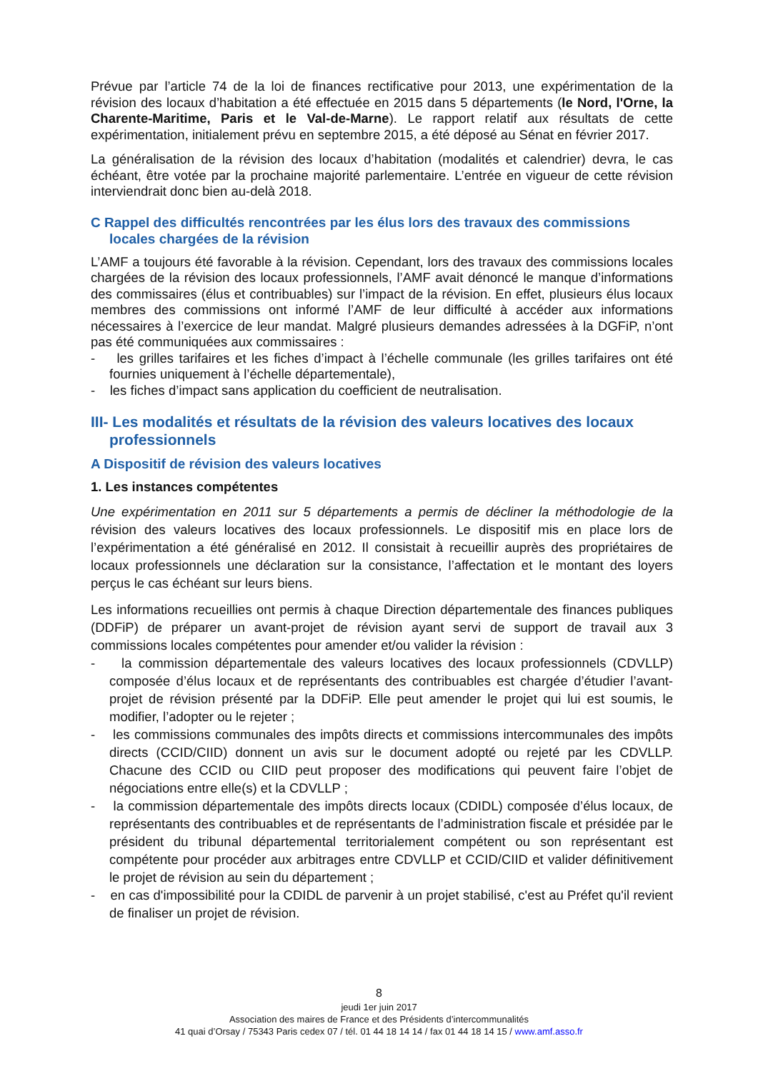Prévue par l’article 74 de la loi de finances rectificative pour 2013, une expérimentation de la révision des locaux d’habitation a été effectuée en 2015 dans 5 départements (le Nord, l'Orne, la Charente-Maritime, Paris et le Val-de-Marne). Le rapport relatif aux résultats de cette expérimentation, initialement prévu en septembre 2015, a été déposé au Sénat en février 2017.
La généralisation de la révision des locaux d’habitation (modalités et calendrier) devra, le cas échéant, être votée par la prochaine majorité parlementaire. L’entrée en vigueur de cette révision interviendrait donc bien au-delà 2018.
C Rappel des difficultés rencontrées par les élus lors des travaux des commissions locales chargées de la révision
L’AMF a toujours été favorable à la révision. Cependant, lors des travaux des commissions locales chargées de la révision des locaux professionnels, l’AMF avait dénoncé le manque d’informations des commissaires (élus et contribuables) sur l’impact de la révision. En effet, plusieurs élus locaux membres des commissions ont informé l’AMF de leur difficulté à accéder aux informations nécessaires à l’exercice de leur mandat. Malgré plusieurs demandes adressées à la DGFiP, n’ont pas été communiquées aux commissaires :
- les grilles tarifaires et les fiches d’impact à l’échelle communale (les grilles tarifaires ont été fournies uniquement à l’échelle départementale),
- les fiches d’impact sans application du coefficient de neutralisation.
III- Les modalités et résultats de la révision des valeurs locatives des locaux professionnels
A Dispositif de révision des valeurs locatives
1. Les instances compétentes
Une expérimentation en 2011 sur 5 départements a permis de décliner la méthodologie de la révision des valeurs locatives des locaux professionnels. Le dispositif mis en place lors de l’expérimentation a été généralisé en 2012. Il consistait à recueillir auprès des propriétaires de locaux professionnels une déclaration sur la consistance, l’affectation et le montant des loyers perçus le cas échéant sur leurs biens.
Les informations recueillies ont permis à chaque Direction départementale des finances publiques (DDFiP) de préparer un avant-projet de révision ayant servi de support de travail aux 3 commissions locales compétentes pour amender et/ou valider la révision :
- la commission départementale des valeurs locatives des locaux professionnels (CDVLLP) composée d’élus locaux et de représentants des contribuables est chargée d’étudier l’avant-projet de révision présenté par la DDFiP. Elle peut amender le projet qui lui est soumis, le modifier, l’adopter ou le rejeter ;
- les commissions communales des impôts directs et commissions intercommunales des impôts directs (CCID/CIID) donnent un avis sur le document adopté ou rejeté par les CDVLLP. Chacune des CCID ou CIID peut proposer des modifications qui peuvent faire l’objet de négociations entre elle(s) et la CDVLLP ;
- la commission départementale des impôts directs locaux (CDIDL) composée d’élus locaux, de représentants des contribuables et de représentants de l’administration fiscale et présidée par le président du tribunal départemental territorialement compétent ou son représentant est compétente pour procéder aux arbitrages entre CDVLLP et CCID/CIID et valider définitivement le projet de révision au sein du département ;
- en cas d'impossibilité pour la CDIDL de parvenir à un projet stabilisé, c'est au Préfet qu'il revient de finaliser un projet de révision.
8
jeudi 1er juin 2017
Association des maires de France et des Présidents d’intercommunalités
41 quai d’Orsay / 75343 Paris cedex 07 / tél. 01 44 18 14 14 / fax 01 44 18 14 15 / www.amf.asso.fr